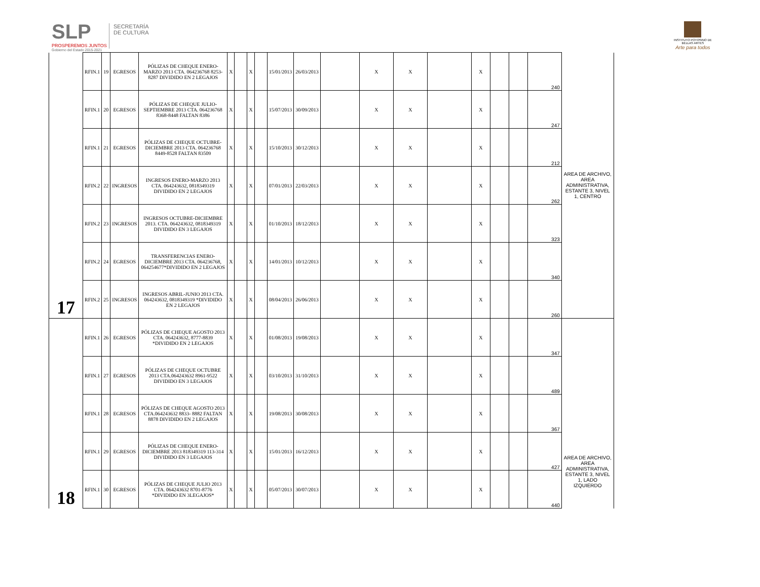SLP
PROSPEREMOS JUNTOS
Gobierno del Estado 2015-2021
SECRETARÍA
DE CULTURA
INSTITUTO POTOSINO DE
BELLAS ARTES
Arte para todos
| 17 | RFIN.1 | 19 | EGRESOS | PÓLIZAS DE CHEQUE ENERO-MARZO 2013 CTA. 064236768 8253-8287 DIVIDIDO EN 2 LEGAJOS | X | | X | | 15/01/2013 | 26/03/2013 | | X | X | | X | | | 240 | AREA DE ARCHIVO, AREA ADMINISTRATIVA, ESTANTE 3, NIVEL 1, CENTRO |
| | RFIN.1 | 20 | EGRESOS | PÓLIZAS DE CHEQUE JULIO-SEPTIEMBRE 2013 CTA. 064236768 8368-8448 FALTAN 8386 | X | | X | | 15/07/2013 | 30/09/2013 | | X | X | | X | | | 247 | |
| | RFIN.1 | 21 | EGRESOS | PÓLIZAS DE CHEQUE OCTUBRE-DICIEMBRE 2013 CTA. 064236768 8449-8528 FALTAN 83509 | X | | X | | 15/10/2013 | 30/12/2013 | | X | X | | X | | | 212 | |
| | RFIN.2 | 22 | INGRESOS | INGRESOS ENERO-MARZO 2013 CTA. 064243632, 0818349319 DIVIDIDO EN 2 LEGAJOS | X | | X | | 07/01/2013 | 22/03/2013 | | X | X | | X | | | 262 | |
| | RFIN.2 | 23 | INGRESOS | INGRESOS OCTUBRE-DICIEMBRE 2013. CTA. 064243632, 0818349319 DIVIDIDO EN 3 LEGAJOS | X | | X | | 01/10/2013 | 18/12/2013 | | X | X | | X | | | 323 | |
| | RFIN.2 | 24 | EGRESOS | TRANSFERENCIAS ENERO-DICIEMBRE 2013 CTA. 064236768, 064254677*DIVIDIDO EN 2 LEGAJOS | X | | X | | 14/01/2013 | 10/12/2013 | | X | X | | X | | | 340 | |
| | RFIN.2 | 25 | INGRESOS | INGRESOS ABRIL-JUNIO 2013 CTA. 064243632, 0818349319 *DIVIDIDO EN 2 LEGAJOS | X | | X | | 08/04/2013 | 26/06/2013 | | X | X | | X | | | 260 | |
| 18 | RFIN.1 | 26 | EGRESOS | PÓLIZAS DE CHEQUE AGOSTO 2013 CTA. 064243632, 8777-8839 *DIVIDIDO EN 2 LEGAJOS | X | | X | | 01/08/2013 | 19/08/2013 | | X | X | | X | | | 347 | AREA DE ARCHIVO, AREA ADMINISTRATIVA, ESTANTE 3, NIVEL 1, LADO IZQUIERDO |
| | RFIN.1 | 27 | EGRESOS | PÓLIZAS DE CHEQUE OCTUBRE 2013 CTA.064243632 8961-9522 DIVIDIDO EN 3 LEGAJOS | X | | X | | 03/10/2013 | 31/10/2013 | | X | X | | X | | | 489 | |
| | RFIN.1 | 28 | EGRESOS | PÓLIZAS DE CHEQUE AGOSTO 2013 CTA.064243632 8833- 8882 FALTAN 8878 DIVIDIDO EN 2 LEGAJOS | X | | X | | 19/08/2013 | 30/08/2013 | | X | X | | X | | | 367 | |
| | RFIN.1 | 29 | EGRESOS | PÓLIZAS DE CHEQUE ENERO-DICIEMBRE 2013 818349319 113-314 DIVIDIDO EN 3 LEGAJOS | X | | X | | 15/01/2013 | 16/12/2013 | | X | X | | X | | | 427 | |
| | RFIN.1 | 30 | EGRESOS | PÓLIZAS DE CHEQUE JULIO 2013 CTA. 064243632 8701-8776 *DIVIDIDO EN 3LEGAJOS* | X | | X | | 05/07/2013 | 30/07/2013 | | X | X | | X | | | 440 | |